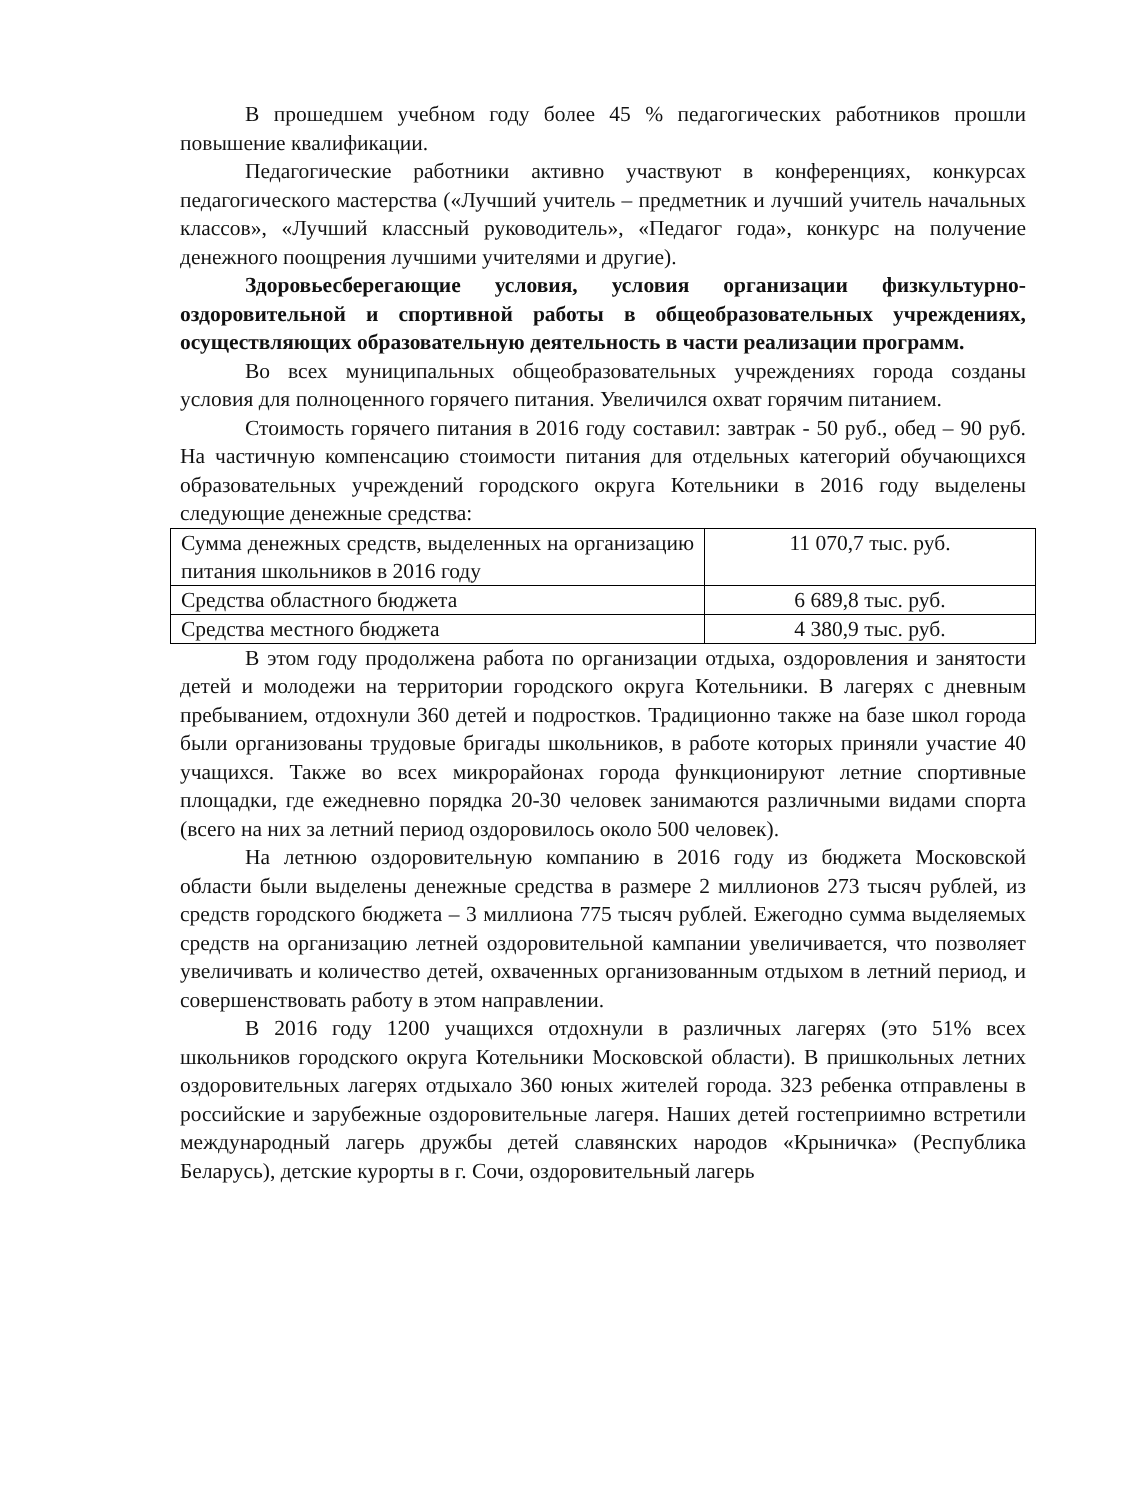В прошедшем учебном году более 45 % педагогических работников прошли повышение квалификации.
Педагогические работники активно участвуют в конференциях, конкурсах педагогического мастерства («Лучший учитель – предметник и лучший учитель начальных классов», «Лучший классный руководитель», «Педагог года», конкурс на получение денежного поощрения лучшими учителями и другие).
Здоровьесберегающие условия, условия организации физкультурно-оздоровительной и спортивной работы в общеобразовательных учреждениях, осуществляющих образовательную деятельность в части реализации программ.
Во всех муниципальных общеобразовательных учреждениях города созданы условия для полноценного горячего питания. Увеличился охват горячим питанием.
Стоимость горячего питания в 2016 году составил: завтрак - 50 руб., обед – 90 руб. На частичную компенсацию стоимости питания для отдельных категорий обучающихся образовательных учреждений городского округа Котельники в 2016 году выделены следующие денежные средства:
| Сумма денежных средств, выделенных на организацию питания школьников в 2016 году | 11 070,7 тыс. руб. |
| Средства областного бюджета | 6 689,8 тыс. руб. |
| Средства местного бюджета | 4 380,9 тыс. руб. |
В этом году продолжена работа по организации отдыха, оздоровления и занятости детей и молодежи на территории городского округа Котельники. В лагерях с дневным пребыванием, отдохнули 360 детей и подростков. Традиционно также на базе школ города были организованы трудовые бригады школьников, в работе которых приняли участие 40 учащихся. Также во всех микрорайонах города функционируют летние спортивные площадки, где ежедневно порядка 20-30 человек занимаются различными видами спорта (всего на них за летний период оздоровилось около 500 человек).
На летнюю оздоровительную компанию в 2016 году из бюджета Московской области были выделены денежные средства в размере 2 миллионов 273 тысяч рублей, из средств городского бюджета – 3 миллиона 775 тысяч рублей. Ежегодно сумма выделяемых средств на организацию летней оздоровительной кампании увеличивается, что позволяет увеличивать и количество детей, охваченных организованным отдыхом в летний период, и совершенствовать работу в этом направлении.
В 2016 году 1200 учащихся отдохнули в различных лагерях (это 51% всех школьников городского округа Котельники Московской области). В пришкольных летних оздоровительных лагерях отдыхало 360 юных жителей города. 323 ребенка отправлены в российские и зарубежные оздоровительные лагеря. Наших детей гостеприимно встретили международный лагерь дружбы детей славянских народов «Крыничка» (Республика Беларусь), детские курорты в г. Сочи, оздоровительный лагерь